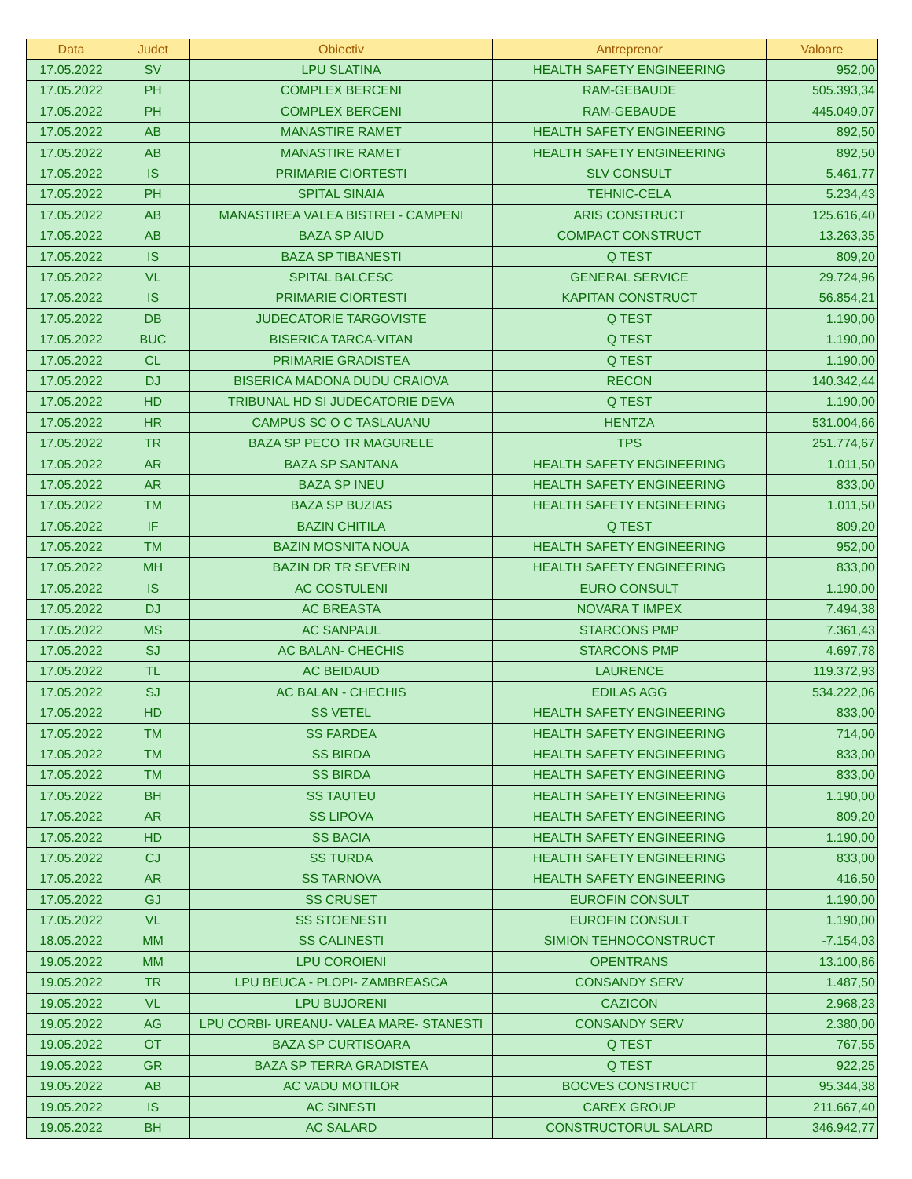| Data | Judet | Obiectiv | Antreprenor | Valoare |
| --- | --- | --- | --- | --- |
| 17.05.2022 | SV | LPU SLATINA | HEALTH SAFETY ENGINEERING | 952,00 |
| 17.05.2022 | PH | COMPLEX BERCENI | RAM-GEBAUDE | 505.393,34 |
| 17.05.2022 | PH | COMPLEX BERCENI | RAM-GEBAUDE | 445.049,07 |
| 17.05.2022 | AB | MANASTIRE RAMET | HEALTH SAFETY ENGINEERING | 892,50 |
| 17.05.2022 | AB | MANASTIRE RAMET | HEALTH SAFETY ENGINEERING | 892,50 |
| 17.05.2022 | IS | PRIMARIE CIORTESTI | SLV CONSULT | 5.461,77 |
| 17.05.2022 | PH | SPITAL SINAIA | TEHNIC-CELA | 5.234,43 |
| 17.05.2022 | AB | MANASTIREA VALEA BISTREI - CAMPENI | ARIS CONSTRUCT | 125.616,40 |
| 17.05.2022 | AB | BAZA SP AIUD | COMPACT CONSTRUCT | 13.263,35 |
| 17.05.2022 | IS | BAZA SP TIBANESTI | Q TEST | 809,20 |
| 17.05.2022 | VL | SPITAL BALCESC | GENERAL SERVICE | 29.724,96 |
| 17.05.2022 | IS | PRIMARIE CIORTESTI | KAPITAN CONSTRUCT | 56.854,21 |
| 17.05.2022 | DB | JUDECATORIE TARGOVISTE | Q TEST | 1.190,00 |
| 17.05.2022 | BUC | BISERICA TARCA-VITAN | Q TEST | 1.190,00 |
| 17.05.2022 | CL | PRIMARIE GRADISTEA | Q TEST | 1.190,00 |
| 17.05.2022 | DJ | BISERICA MADONA DUDU CRAIOVA | RECON | 140.342,44 |
| 17.05.2022 | HD | TRIBUNAL HD SI JUDECATORIE DEVA | Q TEST | 1.190,00 |
| 17.05.2022 | HR | CAMPUS SC O C TASLAUANU | HENTZA | 531.004,66 |
| 17.05.2022 | TR | BAZA SP PECO TR MAGURELE | TPS | 251.774,67 |
| 17.05.2022 | AR | BAZA SP SANTANA | HEALTH SAFETY ENGINEERING | 1.011,50 |
| 17.05.2022 | AR | BAZA SP INEU | HEALTH SAFETY ENGINEERING | 833,00 |
| 17.05.2022 | TM | BAZA SP BUZIAS | HEALTH SAFETY ENGINEERING | 1.011,50 |
| 17.05.2022 | IF | BAZIN CHITILA | Q TEST | 809,20 |
| 17.05.2022 | TM | BAZIN MOSNITA NOUA | HEALTH SAFETY ENGINEERING | 952,00 |
| 17.05.2022 | MH | BAZIN DR TR SEVERIN | HEALTH SAFETY ENGINEERING | 833,00 |
| 17.05.2022 | IS | AC COSTULENI | EURO CONSULT | 1.190,00 |
| 17.05.2022 | DJ | AC BREASTA | NOVARA T IMPEX | 7.494,38 |
| 17.05.2022 | MS | AC SANPAUL | STARCONS PMP | 7.361,43 |
| 17.05.2022 | SJ | AC BALAN- CHECHIS | STARCONS PMP | 4.697,78 |
| 17.05.2022 | TL | AC BEIDAUD | LAURENCE | 119.372,93 |
| 17.05.2022 | SJ | AC BALAN - CHECHIS | EDILAS AGG | 534.222,06 |
| 17.05.2022 | HD | SS VETEL | HEALTH SAFETY ENGINEERING | 833,00 |
| 17.05.2022 | TM | SS FARDEA | HEALTH SAFETY ENGINEERING | 714,00 |
| 17.05.2022 | TM | SS BIRDA | HEALTH SAFETY ENGINEERING | 833,00 |
| 17.05.2022 | TM | SS BIRDA | HEALTH SAFETY ENGINEERING | 833,00 |
| 17.05.2022 | BH | SS TAUTEU | HEALTH SAFETY ENGINEERING | 1.190,00 |
| 17.05.2022 | AR | SS LIPOVA | HEALTH SAFETY ENGINEERING | 809,20 |
| 17.05.2022 | HD | SS BACIA | HEALTH SAFETY ENGINEERING | 1.190,00 |
| 17.05.2022 | CJ | SS TURDA | HEALTH SAFETY ENGINEERING | 833,00 |
| 17.05.2022 | AR | SS TARNOVA | HEALTH SAFETY ENGINEERING | 416,50 |
| 17.05.2022 | GJ | SS CRUSET | EUROFIN CONSULT | 1.190,00 |
| 17.05.2022 | VL | SS STOENESTI | EUROFIN CONSULT | 1.190,00 |
| 18.05.2022 | MM | SS CALINESTI | SIMION TEHNOCONSTRUCT | -7.154,03 |
| 19.05.2022 | MM | LPU COROIENI | OPENTRANS | 13.100,86 |
| 19.05.2022 | TR | LPU BEUCA - PLOPI- ZAMBREASCA | CONSANDY SERV | 1.487,50 |
| 19.05.2022 | VL | LPU BUJORENI | CAZICON | 2.968,23 |
| 19.05.2022 | AG | LPU CORBI- UREANU- VALEA MARE- STANESTI | CONSANDY SERV | 2.380,00 |
| 19.05.2022 | OT | BAZA SP CURTISOARA | Q TEST | 767,55 |
| 19.05.2022 | GR | BAZA SP TERRA GRADISTEA | Q TEST | 922,25 |
| 19.05.2022 | AB | AC VADU MOTILOR | BOCVES CONSTRUCT | 95.344,38 |
| 19.05.2022 | IS | AC SINESTI | CAREX GROUP | 211.667,40 |
| 19.05.2022 | BH | AC SALARD | CONSTRUCTORUL SALARD | 346.942,77 |